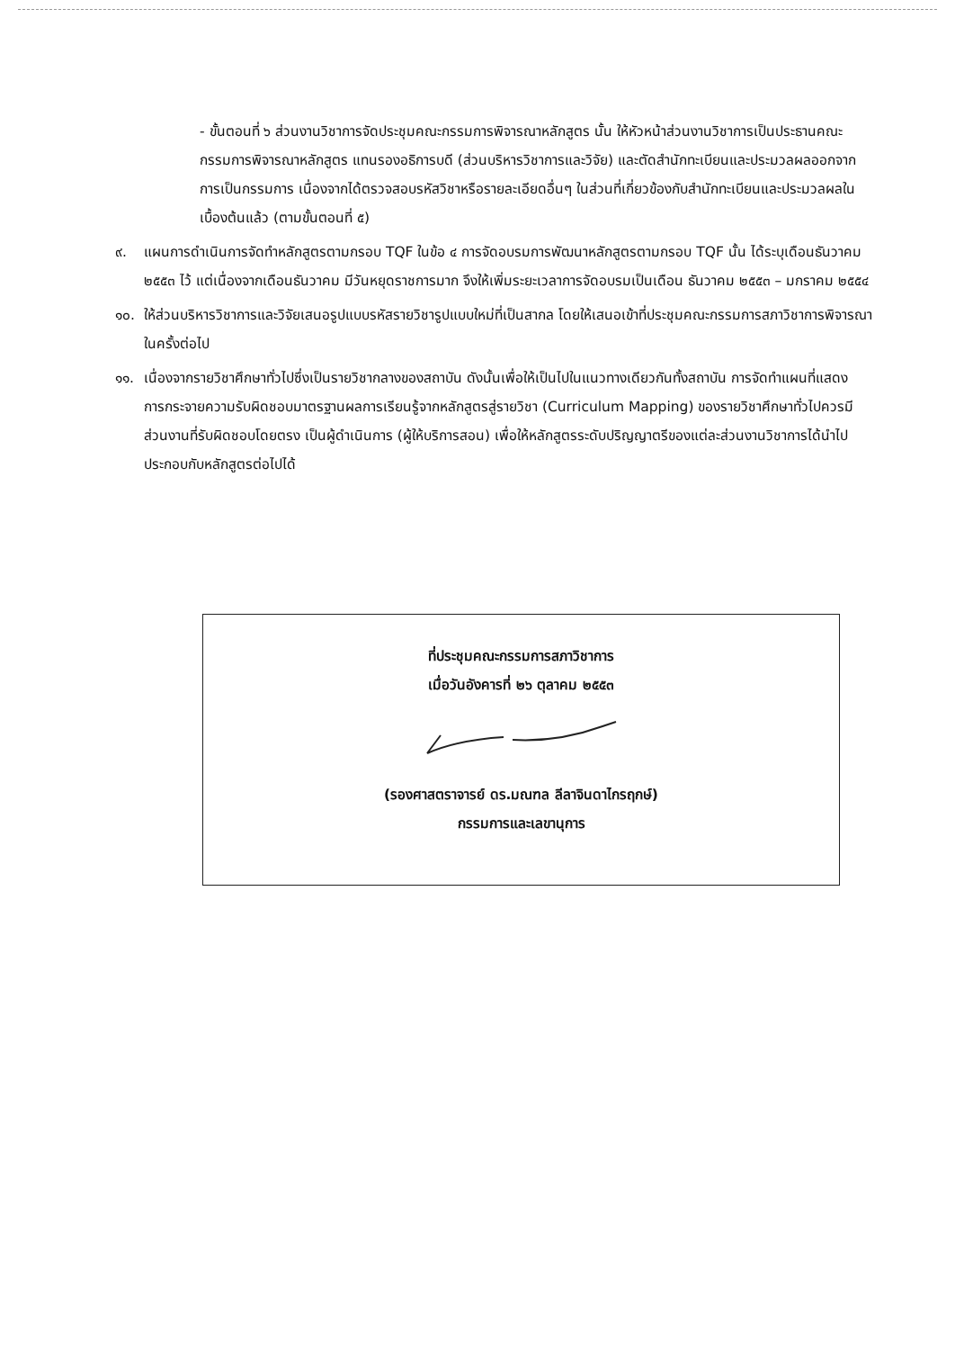- ขั้นตอนที่ ๖ ส่วนงานวิชาการจัดประชุมคณะกรรมการพิจารณาหลักสูตร นั้น ให้หัวหน้าส่วนงานวิชาการเป็นประธานคณะกรรมการพิจารณาหลักสูตร แทนรองอธิการบดี (ส่วนบริหารวิชาการและวิจัย) และตัดสำนักทะเบียนและประมวลผลออกจากการเป็นกรรมการ เนื่องจากได้ตรวจสอบรหัสวิชาหรือรายละเอียดอื่นๆ ในส่วนที่เกี่ยวข้องกับสำนักทะเบียนและประมวลผลในเบื้องต้นแล้ว (ตามขั้นตอนที่ ๕)
๙. แผนการดำเนินการจัดทำหลักสูตรตามกรอบ TQF ในข้อ ๔ การจัดอบรมการพัฒนาหลักสูตรตามกรอบ TQF นั้น ได้ระบุเดือนธันวาคม ๒๕๕๓ ไว้ แต่เนื่องจากเดือนธันวาคม มีวันหยุดราชการมาก จึงให้เพิ่มระยะเวลาการจัดอบรมเป็นเดือน ธันวาคม ๒๕๕๓ – มกราคม ๒๕๕๔
๑๐. ให้ส่วนบริหารวิชาการและวิจัยเสนอรูปแบบรหัสรายวิชารูปแบบใหม่ที่เป็นสากล โดยให้เสนอเข้าที่ประชุมคณะกรรมการสภาวิชาการพิจารณาในครั้งต่อไป
๑๑. เนื่องจากรายวิชาศึกษาทั่วไปซึ่งเป็นรายวิชากลางของสถาบัน ดังนั้นเพื่อให้เป็นไปในแนวทางเดียวกันทั้งสถาบัน การจัดทำแผนที่แสดงการกระจายความรับผิดชอบมาตรฐานผลการเรียนรู้จากหลักสูตรสู่รายวิชา (Curriculum Mapping) ของรายวิชาศึกษาทั่วไปควรมีส่วนงานที่รับผิดชอบโดยตรง เป็นผู้ดำเนินการ (ผู้ให้บริการสอน) เพื่อให้หลักสูตรระดับปริญญาตรีของแต่ละส่วนงานวิชาการได้นำไปประกอบกับหลักสูตรต่อไปได้
ที่ประชุมคณะกรรมการสภาวิชาการ
เมื่อวันอังคารที่ ๒๖ ตุลาคม ๒๕๕๓
(รองศาสตราจารย์ ดร.มณฑล ลีลาจินดาไกรฤกษ์)
กรรมการและเลขานุการ